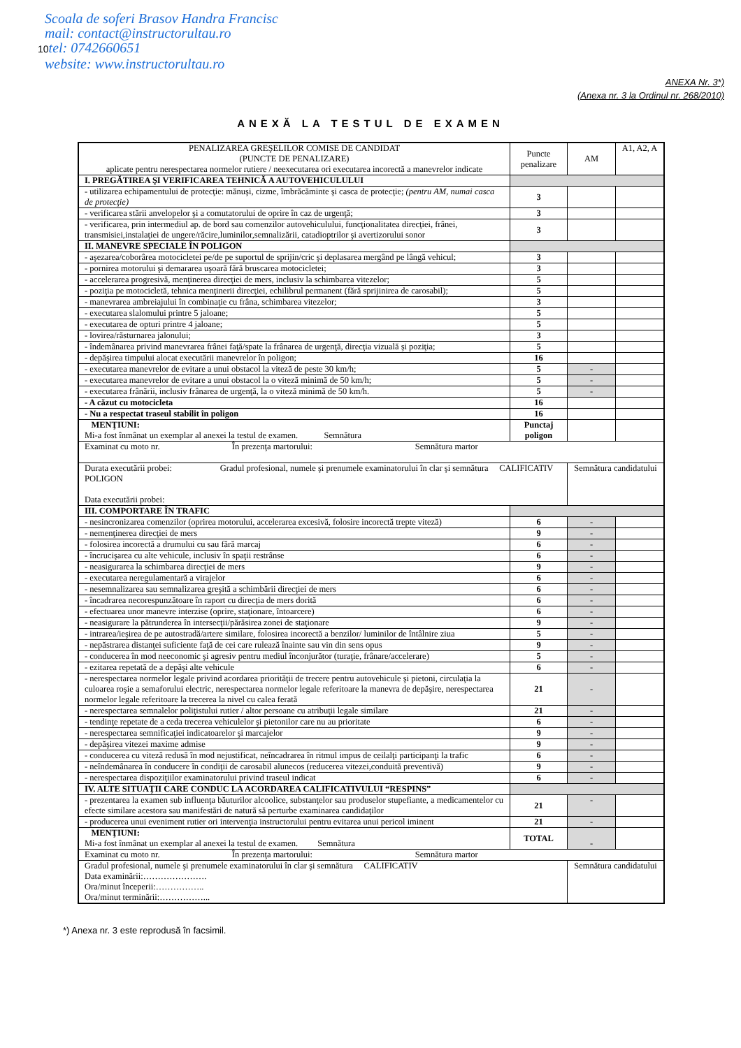Scoala de soferi Brasov Handra Francisc
mail: contact@instructorultau.ro
10tel: 0742660651
website: www.instructorultau.ro
ANEXA Nr. 3*)
(Anexa nr. 3 la Ordinul nr. 268/2010)
ANEXĂ LA TESTUL DE EXAMEN
| PENALIZAREA GREŞELILOR COMISE DE CANDIDAT (PUNCTE DE PENALIZARE) aplicate pentru nerespectarea normelor rutiere / neexecutarea ori executarea incorectă a manevrelor indicate | Puncte penalizare | AM | A1, A2, A |
| I. PREGĂTIREA ŞI VERIFICAREA TEHNICĂ A AUTOVEHICULULUI | | | |
| - utilizarea echipamentului de protecţie: mănuşi, cizme, îmbrăcăminte şi casca de protecţie; (pentru AM, numai casca de protecţie) | 3 | | |
| - verificarea stării anvelopelor şi a comutatorului de oprire în caz de urgenţă; | 3 | | |
| - verificarea, prin intermediul ap. de bord sau comenzilor autovehiculului, funcţionalitatea direcţiei, frânei, transmisiei,instalaţiei de ungere/răcire,luminilor,semnalizării, catadioptrilor şi avertizorului sonor | 3 | | |
| II. MANEVRE SPECIALE ÎN POLIGON | | | |
| - aşezarea/coborârea motocicletei pe/de pe suportul de sprijin/cric şi deplasarea mergând pe lângă vehicul; | 3 | | |
| - pornirea motorului şi demararea uşoară fără bruscarea motocicletei; | 3 | | |
| - accelerarea progresivă, menţinerea direcţiei de mers, inclusiv la schimbarea vitezelor; | 5 | | |
| - poziţia pe motocicletă, tehnica menţinerii direcţiei, echilibrul permanent (fără sprijinirea de carosabil); | 5 | | |
| - manevrarea ambreiajului în combinaţie cu frâna, schimbarea vitezelor; | 3 | | |
| - executarea slalomului printre 5 jaloane; | 5 | | |
| - executarea de opturi printre 4 jaloane; | 5 | | |
| - lovirea/răsturnarea jalonului; | 3 | | |
| - îndemânarea privind manevrarea frânei faţă/spate la frânarea de urgenţă, direcţia vizuală şi poziţia; | 5 | | |
| - depăşirea timpului alocat executării manevrelor în poligon; | 16 | | |
| - executarea manevrelor de evitare a unui obstacol la viteză de peste 30 km/h; | 5 | - | |
| - executarea manevrelor de evitare a unui obstacol la o viteză minimă de 50 km/h; | 5 | - | |
| - executarea frânării, inclusiv frânarea de urgenţă, la o viteză minimă de 50 km/h. | 5 | - | |
| - A căzut cu motocicleta | 16 | | |
| - Nu a respectat traseul stabilit în poligon | 16 | | |
| MENŢIUNI: Mi-a fost înmânat un exemplar al anexei la testul de examen. Semnătura | Punctaj poligon | | |
| Examinat cu moto nr. În prezenţa martorului: Semnătura martor | | | |
| Durata executării probei: Gradul profesional, numele şi prenumele examinatorului în clar şi semnătura CALIFICATIV POLIGON Data executării probei: | | Semnătura candidatului | |
| III. COMPORTARE ÎN TRAFIC | | | |
| - nesincronizarea comenzilor (oprirea motorului, accelerarea excesivă, folosire incorectă trepte viteză) | 6 | - | |
| - nemenţinerea direcţiei de mers | 9 | - | |
| - folosirea incorectă a drumului cu sau fără marcaj | 6 | - | |
| - încrucişarea cu alte vehicule, inclusiv în spaţii restrânse | 6 | - | |
| - neasigurarea la schimbarea direcţiei de mers | 9 | - | |
| - executarea neregulamentară a virajelor | 6 | - | |
| - nesemnalizarea sau semnalizarea greşită a schimbării direcţiei de mers | 6 | - | |
| - încadrarea necorespunzătoare în raport cu direcţia de mers dorită | 6 | - | |
| - efectuarea unor manevre interzise (oprire, staţionare, întoarcere) | 6 | - | |
| - neasigurare la pătrunderea în intersecţii/părăsirea zonei de staţionare | 9 | - | |
| - intrarea/ieşirea de pe autostradă/artere similare, folosirea incorectă a benzilor/ luminilor de întâlnire ziua | 5 | - | |
| - nepăstrarea distanţei suficiente faţă de cei care rulează înainte sau vin din sens opus | 9 | - | |
| - conducerea în mod neeconomic şi agresiv pentru mediul înconjurător (turaţie, frânare/accelerare) | 5 | - | |
| - ezitarea repetată de a depăşi alte vehicule | 6 | - | |
| - nerespectarea normelor legale privind acordarea priorităţii de trecere pentru autovehicule şi pietoni, circulaţia la culoarea roşie a semaforului electric, nerespectarea normelor legale referitoare la manevra de depăşire, nerespectarea normelor legale referitoare la trecerea la nivel cu calea ferată | 21 | - | |
| - nerespectarea semnalelor poliţistului rutier / altor persoane cu atribuţii legale similare | 21 | - | |
| - tendinţe repetate de a ceda trecerea vehiculelor şi pietonilor care nu au prioritate | 6 | - | |
| - nerespectarea semnificaţiei indicatoarelor şi marcajelor | 9 | - | |
| - depăşirea vitezei maxime admise | 9 | - | |
| - conducerea cu viteză redusă în mod nejustificat, neîncadrarea în ritmul impus de ceilalţi participanţi la trafic | 6 | - | |
| - neîndemânarea în conducere în condiţii de carosabil alunecos (reducerea vitezei,conduită preventivă) | 9 | - | |
| - nerespectarea dispoziţiilor examinatorului privind traseul indicat | 6 | - | |
| IV. ALTE SITUAŢII CARE CONDUC LA ACORDAREA CALIFICATIVULUI “RESPINS” | | | |
| - prezentarea la examen sub influenţa băuturilor alcoolice, substanţelor sau produselor stupefiante, a medicamentelor cu efecte similare acestora sau manifestări de natură să perturbe examinarea candidaţilor | 21 | - | |
| - producerea unui eveniment rutier ori intervenţia instructorului pentru evitarea unui pericol iminent | 21 | - | |
| MENŢIUNI: Mi-a fost înmânat un exemplar al anexei la testul de examen. Semnătura | TOTAL | - | |
| Examinat cu moto nr. În prezenţa martorului: Semnătura martor | | | |
| Gradul profesional, numele şi prenumele examinatorului în clar şi semnătura CALIFICATIV Data examinării:…………………. Ora/minut începerii:…………….. Ora/minut terminării:……………... | | Semnătura candidatului | |
*) Anexa nr. 3 este reprodusă în facsimil.